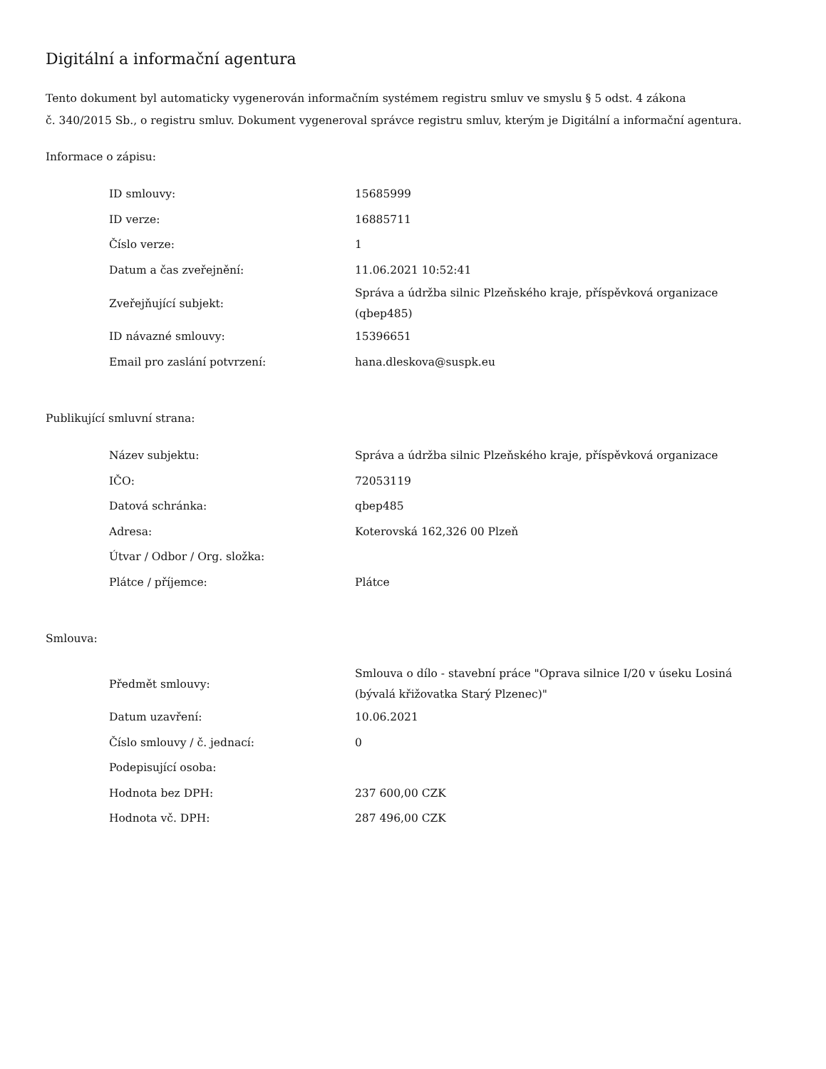Digitální a informační agentura
Tento dokument byl automaticky vygenerován informačním systémem registru smluv ve smyslu § 5 odst. 4 zákona
č. 340/2015 Sb., o registru smluv. Dokument vygeneroval správce registru smluv, kterým je Digitální a informační agentura.
Informace o zápisu:
| ID smlouvy: | 15685999 |
| ID verze: | 16885711 |
| Číslo verze: | 1 |
| Datum a čas zveřejnění: | 11.06.2021 10:52:41 |
| Zveřejňující subjekt: | Správa a údržba silnic Plzeňského kraje, příspěvková organizace (qbep485) |
| ID návazné smlouvy: | 15396651 |
| Email pro zaslání potvrzení: | hana.dleskova@suspk.eu |
Publikující smluvní strana:
| Název subjektu: | Správa a údržba silnic Plzeňského kraje, příspěvková organizace |
| IČO: | 72053119 |
| Datová schránka: | qbep485 |
| Adresa: | Koterovská 162,326 00 Plzeň |
| Útvar / Odbor / Org. složka: | |
| Plátce / příjemce: | Plátce |
Smlouva:
| Předmět smlouvy: | Smlouva o dílo - stavební práce "Oprava silnice I/20 v úseku Losiná (bývalá křižovatka Starý Plzenec)" |
| Datum uzavření: | 10.06.2021 |
| Číslo smlouvy / č. jednací: | 0 |
| Podepisující osoba: | |
| Hodnota bez DPH: | 237 600,00 CZK |
| Hodnota vč. DPH: | 287 496,00 CZK |